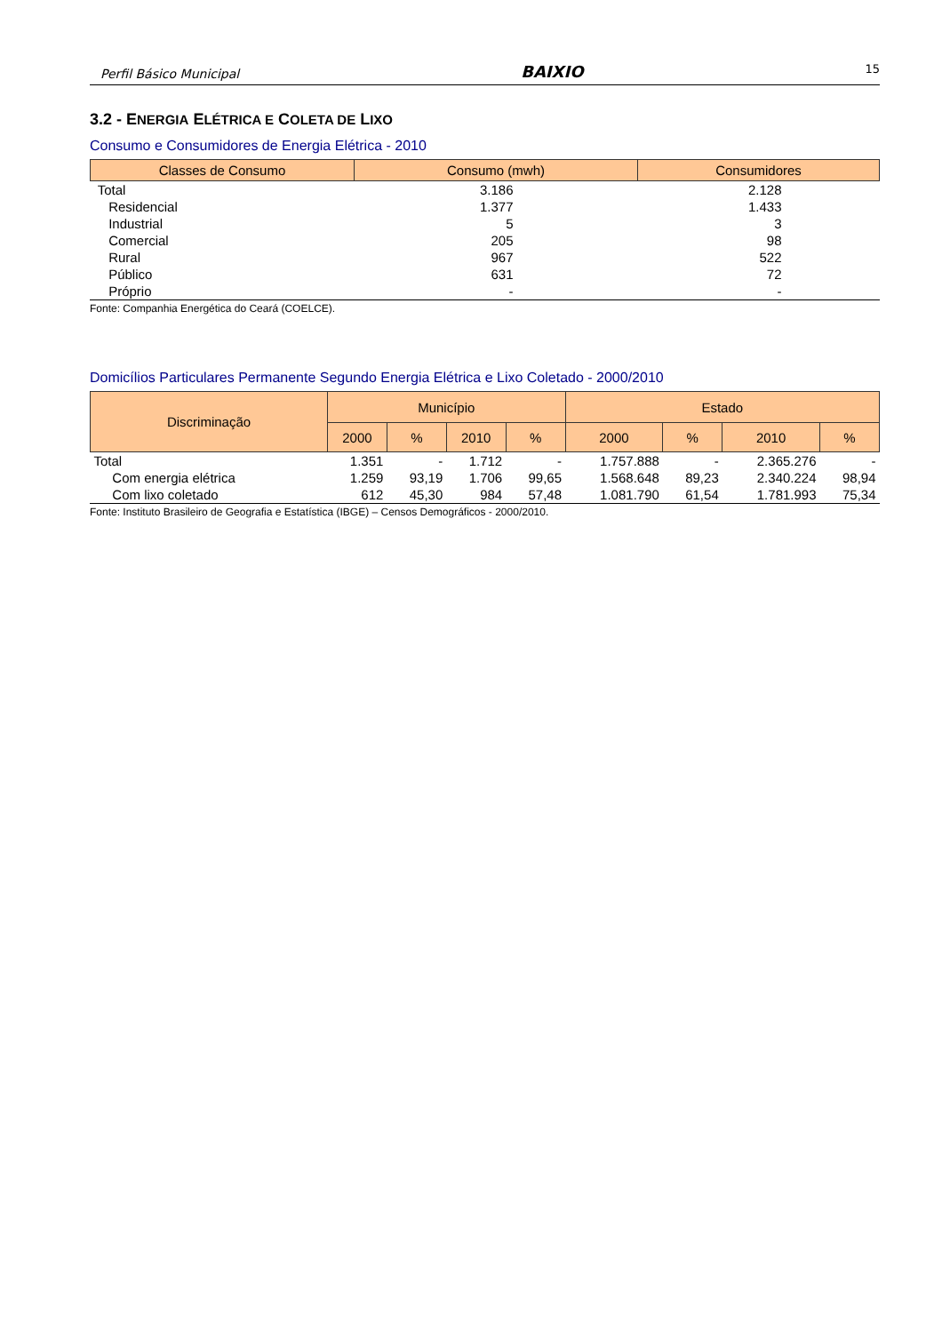Perfil Básico Municipal BAIXIO 15
3.2 - ENERGIA ELÉTRICA E COLETA DE LIXO
Consumo e Consumidores de Energia Elétrica - 2010
| Classes de Consumo | Consumo (mwh) | Consumidores |
| --- | --- | --- |
| Total | 3.186 | 2.128 |
| Residencial | 1.377 | 1.433 |
| Industrial | 5 | 3 |
| Comercial | 205 | 98 |
| Rural | 967 | 522 |
| Público | 631 | 72 |
| Próprio | - | - |
Fonte: Companhia Energética do Ceará (COELCE).
Domicílios Particulares Permanente Segundo Energia Elétrica e Lixo Coletado - 2000/2010
| Discriminação | Município | | | | Estado | | | |
| --- | --- | --- | --- | --- | --- | --- | --- | --- |
| | 2000 | % | 2010 | % | 2000 | % | 2010 | % |
| Total | 1.351 | - | 1.712 | - | 1.757.888 | - | 2.365.276 | - |
| Com energia elétrica | 1.259 | 93,19 | 1.706 | 99,65 | 1.568.648 | 89,23 | 2.340.224 | 98,94 |
| Com lixo coletado | 612 | 45,30 | 984 | 57,48 | 1.081.790 | 61,54 | 1.781.993 | 75,34 |
Fonte: Instituto Brasileiro de Geografia e Estatística (IBGE) – Censos Demográficos - 2000/2010.